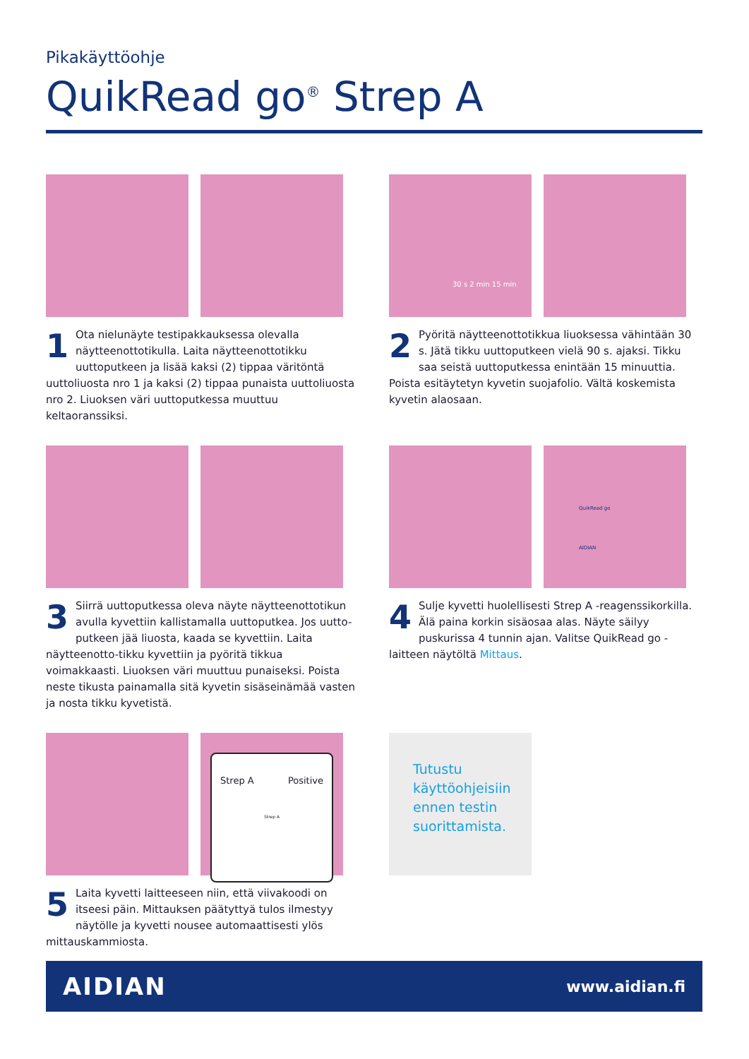Pikakäyttöohje
QuikRead go<sup>®</sup> Strep A
1 Ota nielunäyte testipakkauksessa olevalla näytteenottotikulla. Laita näytteenottotikku uuttoputkeen ja lisää kaksi (2) tippaa väritöntä uuttoliuosta nro 1 ja kaksi (2) tippaa punaista uuttoliuosta nro 2. Liuoksen väri uuttoputkessa muuttuu keltaoranssiksi.
30 s 2 min 15 min
2 Pyöritä näytteenottotikkua liuoksessa vähintään 30 s. Jätä tikku uuttoputkeen vielä 90 s. ajaksi. Tikku saa seistä uuttoputkessa enintään 15 minuuttia. Poista esitäytetyn kyvetin suojafolio. Vältä koskemista kyvetin alaosaan.
3 Siirrä uuttoputkessa oleva näyte näytteenottotikun avulla kyvettiin kallistamalla uuttoputkea. Jos uutto-putkeen jää liuosta, kaada se kyvettiin. Laita näytteenotto-tikku kyvettiin ja pyöritä tikkua voimakkaasti. Liuoksen väri muuttuu punaiseksi. Poista neste tikusta painamalla sitä kyvetin sisäseinämää vasten ja nosta tikku kyvetistä.
QuikRead go
AIDIAN
4 Sulje kyvetti huolellisesti Strep A -reagenssikorkilla. Älä paina korkin sisäosaa alas. Näyte säilyy puskurissa 4 tunnin ajan. Valitse QuikRead go -laitteen näytöltä Mittaus.
Strep A Positive
Strep A
5 Laita kyvetti laitteeseen niin, että viivakoodi on itseesi päin. Mittauksen päätyttyä tulos ilmestyy näytölle ja kyvetti nousee automaattisesti ylös mittauskammiosta.
Tutustu käyttöohjeisiin ennen testin suorittamista.
AIDIAN www.aidian.fi